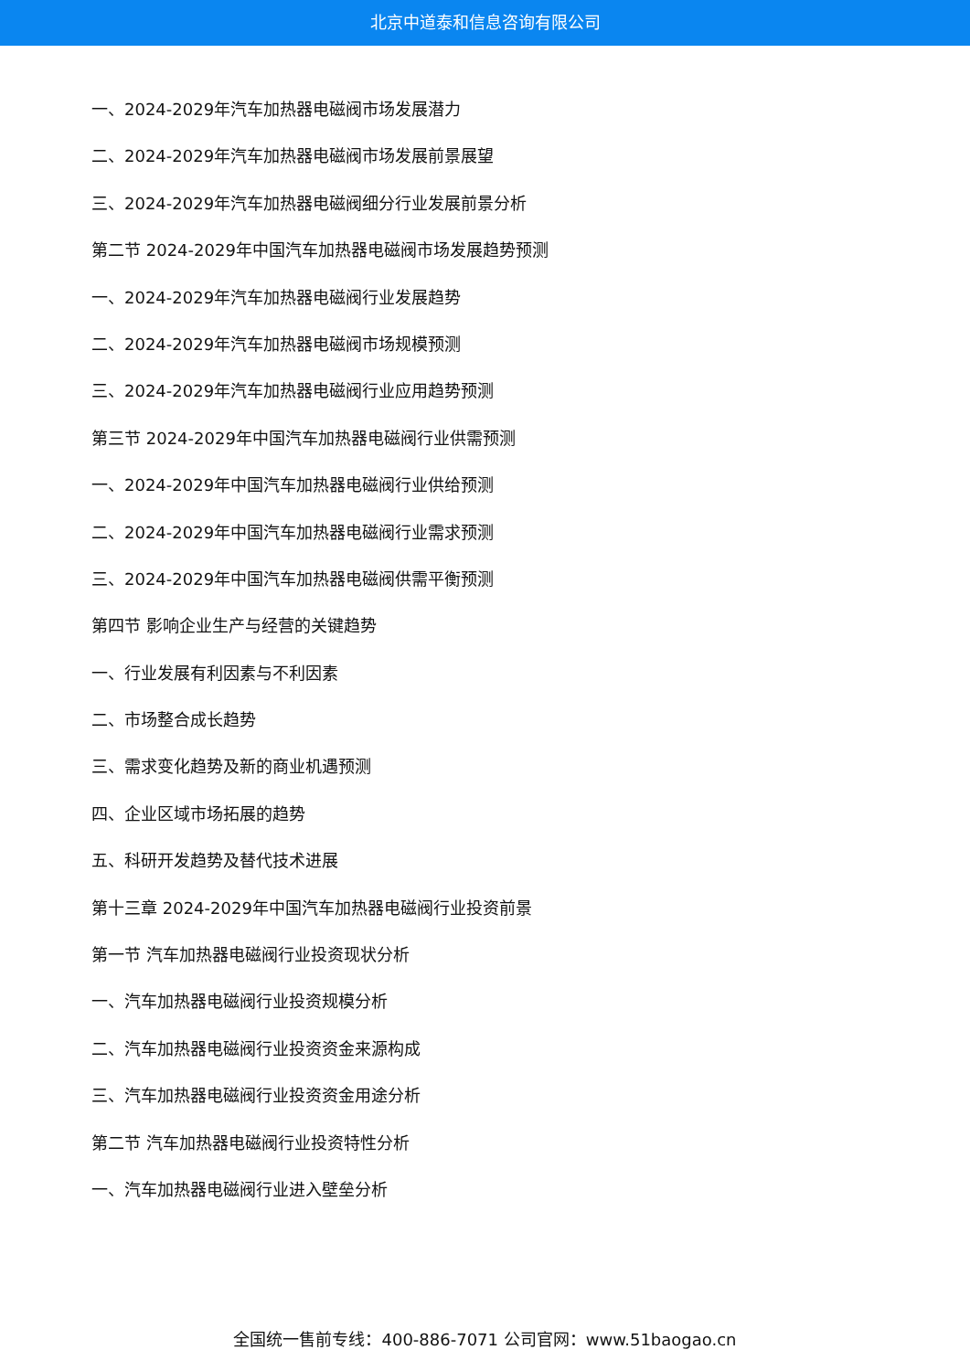北京中道泰和信息咨询有限公司
一、2024-2029年汽车加热器电磁阀市场发展潜力
二、2024-2029年汽车加热器电磁阀市场发展前景展望
三、2024-2029年汽车加热器电磁阀细分行业发展前景分析
第二节 2024-2029年中国汽车加热器电磁阀市场发展趋势预测
一、2024-2029年汽车加热器电磁阀行业发展趋势
二、2024-2029年汽车加热器电磁阀市场规模预测
三、2024-2029年汽车加热器电磁阀行业应用趋势预测
第三节 2024-2029年中国汽车加热器电磁阀行业供需预测
一、2024-2029年中国汽车加热器电磁阀行业供给预测
二、2024-2029年中国汽车加热器电磁阀行业需求预测
三、2024-2029年中国汽车加热器电磁阀供需平衡预测
第四节 影响企业生产与经营的关键趋势
一、行业发展有利因素与不利因素
二、市场整合成长趋势
三、需求变化趋势及新的商业机遇预测
四、企业区域市场拓展的趋势
五、科研开发趋势及替代技术进展
第十三章 2024-2029年中国汽车加热器电磁阀行业投资前景
第一节 汽车加热器电磁阀行业投资现状分析
一、汽车加热器电磁阀行业投资规模分析
二、汽车加热器电磁阀行业投资资金来源构成
三、汽车加热器电磁阀行业投资资金用途分析
第二节 汽车加热器电磁阀行业投资特性分析
一、汽车加热器电磁阀行业进入壁垒分析
全国统一售前专线：400-886-7071 公司官网：www.51baogao.cn